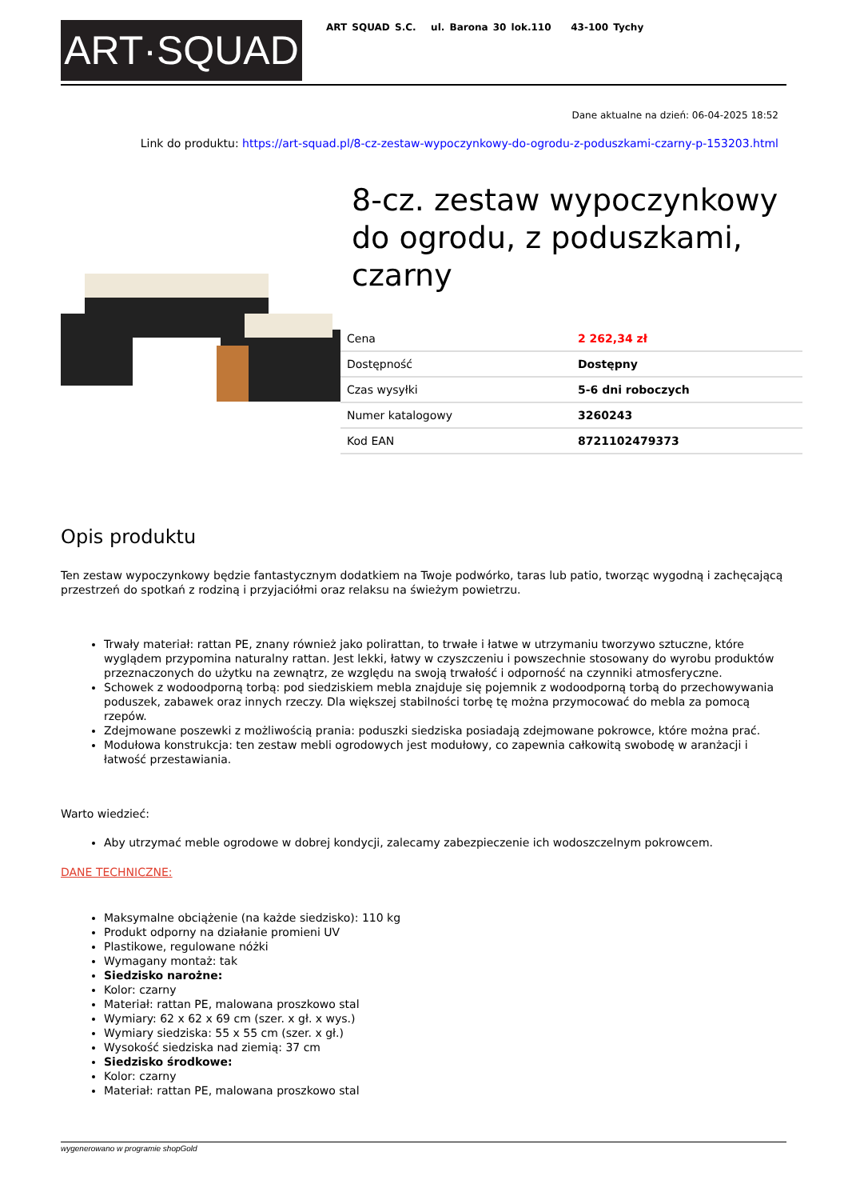ART·SQUAD
ART SQUAD S.C. ul. Barona 30 lok.110 43-100 Tychy
Dane aktualne na dzień: 06-04-2025 18:52
Link do produktu: https://art-squad.pl/8-cz-zestaw-wypoczynkowy-do-ogrodu-z-poduszkami-czarny-p-153203.html
8-cz. zestaw wypoczynkowy do ogrodu, z poduszkami, czarny
| Cena | 2 262,34 zł |
| Dostępność | Dostępny |
| Czas wysyłki | 5-6 dni roboczych |
| Numer katalogowy | 3260243 |
| Kod EAN | 8721102479373 |
Opis produktu
Ten zestaw wypoczynkowy będzie fantastycznym dodatkiem na Twoje podwórko, taras lub patio, tworząc wygodną i zachęcającą przestrzeń do spotkań z rodziną i przyjaciółmi oraz relaksu na świeżym powietrzu.
Trwały materiał: rattan PE, znany również jako polirattan, to trwałe i łatwe w utrzymaniu tworzywo sztuczne, które wyglądem przypomina naturalny rattan. Jest lekki, łatwy w czyszczeniu i powszechnie stosowany do wyrobu produktów przeznaczonych do użytku na zewnątrz, ze względu na swoją trwałość i odporność na czynniki atmosferyczne.
Schowek z wodoodporną torbą: pod siedziskiem mebla znajduje się pojemnik z wodoodporną torbą do przechowywania poduszek, zabawek oraz innych rzeczy. Dla większej stabilności torbę tę można przymocować do mebla za pomocą rzepów.
Zdejmowane poszewki z możliwością prania: poduszki siedziska posiadają zdejmowane pokrowce, które można prać.
Modułowa konstrukcja: ten zestaw mebli ogrodowych jest modułowy, co zapewnia całkowitą swobodę w aranżacji i łatwość przestawiania.
Warto wiedzieć:
Aby utrzymać meble ogrodowe w dobrej kondycji, zalecamy zabezpieczenie ich wodoszczelnym pokrowcem.
DANE TECHNICZNE:
Maksymalne obciążenie (na każde siedzisko): 110 kg
Produkt odporny na działanie promieni UV
Plastikowe, regulowane nóżki
Wymagany montaż: tak
Siedzisko narożne:
Kolor: czarny
Materiał: rattan PE, malowana proszkowo stal
Wymiary: 62 x 62 x 69 cm (szer. x gł. x wys.)
Wymiary siedziska: 55 x 55 cm (szer. x gł.)
Wysokość siedziska nad ziemią: 37 cm
Siedzisko środkowe:
Kolor: czarny
Materiał: rattan PE, malowana proszkowo stal
wygenerowano w programie shopGold